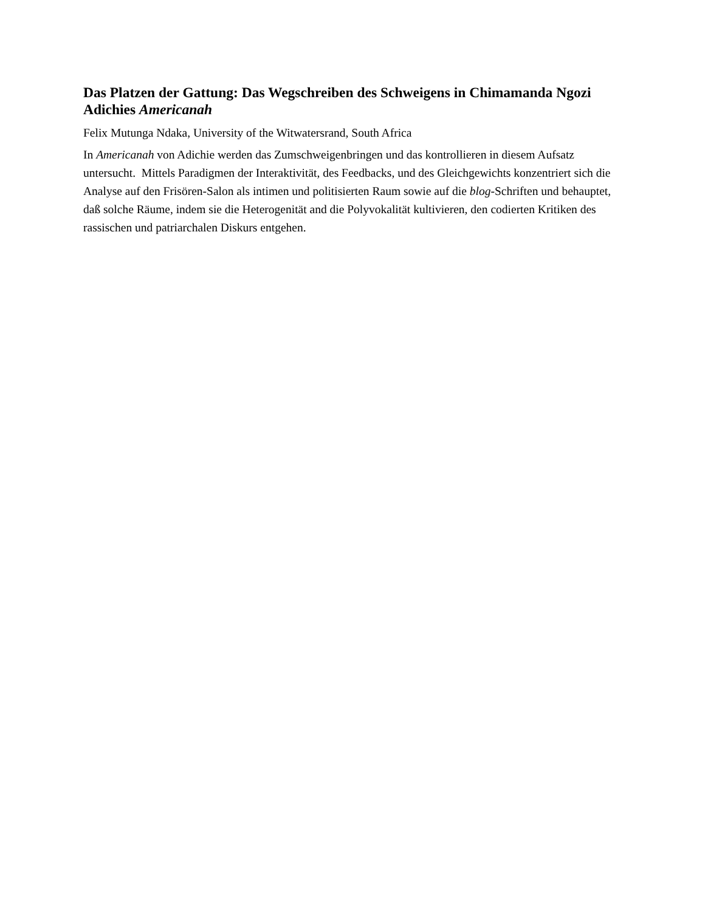Das Platzen der Gattung: Das Wegschreiben des Schweigens in Chimamanda Ngozi Adichies Americanah
Felix Mutunga Ndaka, University of the Witwatersrand, South Africa
In Americanah von Adichie werden das Zumschweigenbringen und das kontrollieren in diesem Aufsatz untersucht. Mittels Paradigmen der Interaktivität, des Feedbacks, und des Gleichgewichts konzentriert sich die Analyse auf den Frisören-Salon als intimen und politisierten Raum sowie auf die blog-Schriften und behauptet, daß solche Räume, indem sie die Heterogenität and die Polyvokalität kultivieren, den codierten Kritiken des rassischen und patriarchalen Diskurs entgehen.